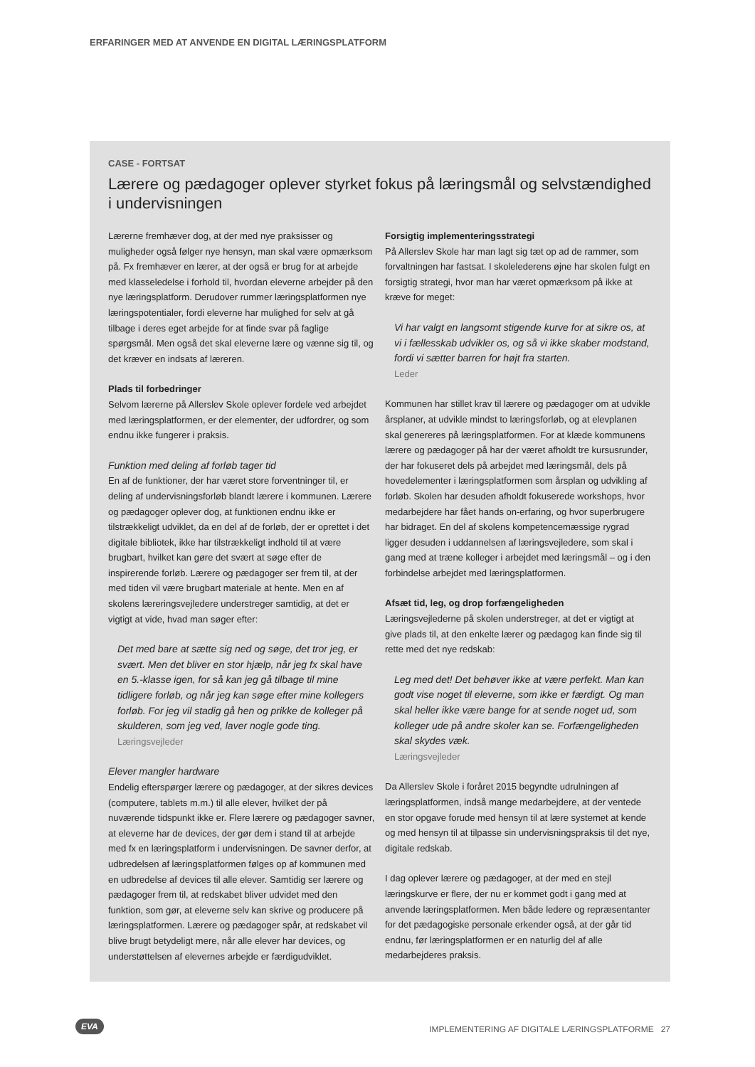ERFARINGER MED AT ANVENDE EN DIGITAL LÆRINGSPLATFORM
CASE - FORTSAT
Lærere og pædagoger oplever styrket fokus på læringsmål og selvstændighed i undervisningen
Lærerne fremhæver dog, at der med nye praksisser og muligheder også følger nye hensyn, man skal være opmærksom på. Fx fremhæver en lærer, at der også er brug for at arbejde med klasseledelse i forhold til, hvordan eleverne arbejder på den nye læringsplatform. Derudover rummer læringsplatformen nye læringspotentialer, fordi eleverne har mulighed for selv at gå tilbage i deres eget arbejde for at finde svar på faglige spørgsmål. Men også det skal eleverne lære og vænne sig til, og det kræver en indsats af læreren.
Plads til forbedringer
Selvom lærerne på Allerslev Skole oplever fordele ved arbejdet med læringsplatformen, er der elementer, der udfordrer, og som endnu ikke fungerer i praksis.
Funktion med deling af forløb tager tid
En af de funktioner, der har været store forventninger til, er deling af undervisningsforløb blandt lærere i kommunen. Lærere og pædagoger oplever dog, at funktionen endnu ikke er tilstrækkeligt udviklet, da en del af de forløb, der er oprettet i det digitale bibliotek, ikke har tilstrækkeligt indhold til at være brugbart, hvilket kan gøre det svært at søge efter de inspirerende forløb. Lærere og pædagoger ser frem til, at der med tiden vil være brugbart materiale at hente. Men en af skolens læreringsvejledere understreger samtidig, at det er vigtigt at vide, hvad man søger efter:
Det med bare at sætte sig ned og søge, det tror jeg, er svært. Men det bliver en stor hjælp, når jeg fx skal have en 5.-klasse igen, for så kan jeg gå tilbage til mine tidligere forløb, og når jeg kan søge efter mine kollegers forløb. For jeg vil stadig gå hen og prikke de kolleger på skulderen, som jeg ved, laver nogle gode ting.
Læringsvejleder
Elever mangler hardware
Endelig efterspørger lærere og pædagoger, at der sikres devices (computere, tablets m.m.) til alle elever, hvilket der på nuværende tidspunkt ikke er. Flere lærere og pædagoger savner, at eleverne har de devices, der gør dem i stand til at arbejde med fx en læringsplatform i undervisningen. De savner derfor, at udbredelsen af læringsplatformen følges op af kommunen med en udbredelse af devices til alle elever. Samtidig ser lærere og pædagoger frem til, at redskabet bliver udvidet med den funktion, som gør, at eleverne selv kan skrive og producere på læringsplatformen. Lærere og pædagoger spår, at redskabet vil blive brugt betydeligt mere, når alle elever har devices, og understøttelsen af elevernes arbejde er færdigudviklet.
Forsigtig implementeringsstrategi
På Allerslev Skole har man lagt sig tæt op ad de rammer, som forvaltningen har fastsat. I skolelederens øjne har skolen fulgt en forsigtig strategi, hvor man har været opmærksom på ikke at kræve for meget:
Vi har valgt en langsomt stigende kurve for at sikre os, at vi i fællesskab udvikler os, og så vi ikke skaber modstand, fordi vi sætter barren for højt fra starten.
Leder
Kommunen har stillet krav til lærere og pædagoger om at udvikle årsplaner, at udvikle mindst to læringsforløb, og at elevplanen skal genereres på læringsplatformen. For at klæde kommunens lærere og pædagoger på har der været afholdt tre kursusrunder, der har fokuseret dels på arbejdet med læringsmål, dels på hovedelementer i læringsplatformen som årsplan og udvikling af forløb. Skolen har desuden afholdt fokuserede workshops, hvor medarbejdere har fået hands on-erfaring, og hvor superbrugere har bidraget. En del af skolens kompetencemæssige rygrad ligger desuden i uddannelsen af læringsvejledere, som skal i gang med at træne kolleger i arbejdet med læringsmål – og i den forbindelse arbejdet med læringsplatformen.
Afsæt tid, leg, og drop forfængeligheden
Læringsvejlederne på skolen understreger, at det er vigtigt at give plads til, at den enkelte lærer og pædagog kan finde sig til rette med det nye redskab:
Leg med det! Det behøver ikke at være perfekt. Man kan godt vise noget til eleverne, som ikke er færdigt. Og man skal heller ikke være bange for at sende noget ud, som kolleger ude på andre skoler kan se. Forfængeligheden skal skydes væk.
Læringsvejleder
Da Allerslev Skole i foråret 2015 begyndte udrulningen af læringsplatformen, indså mange medarbejdere, at der ventede en stor opgave forude med hensyn til at lære systemet at kende og med hensyn til at tilpasse sin undervisningspraksis til det nye, digitale redskab.
I dag oplever lærere og pædagoger, at der med en stejl læringskurve er flere, der nu er kommet godt i gang med at anvende læringsplatformen. Men både ledere og repræsentanter for det pædagogiske personale erkender også, at der går tid endnu, før læringsplatformen er en naturlig del af alle medarbejderes praksis.
EVA
IMPLEMENTERING AF DIGITALE LÆRINGSPLATFORME 27